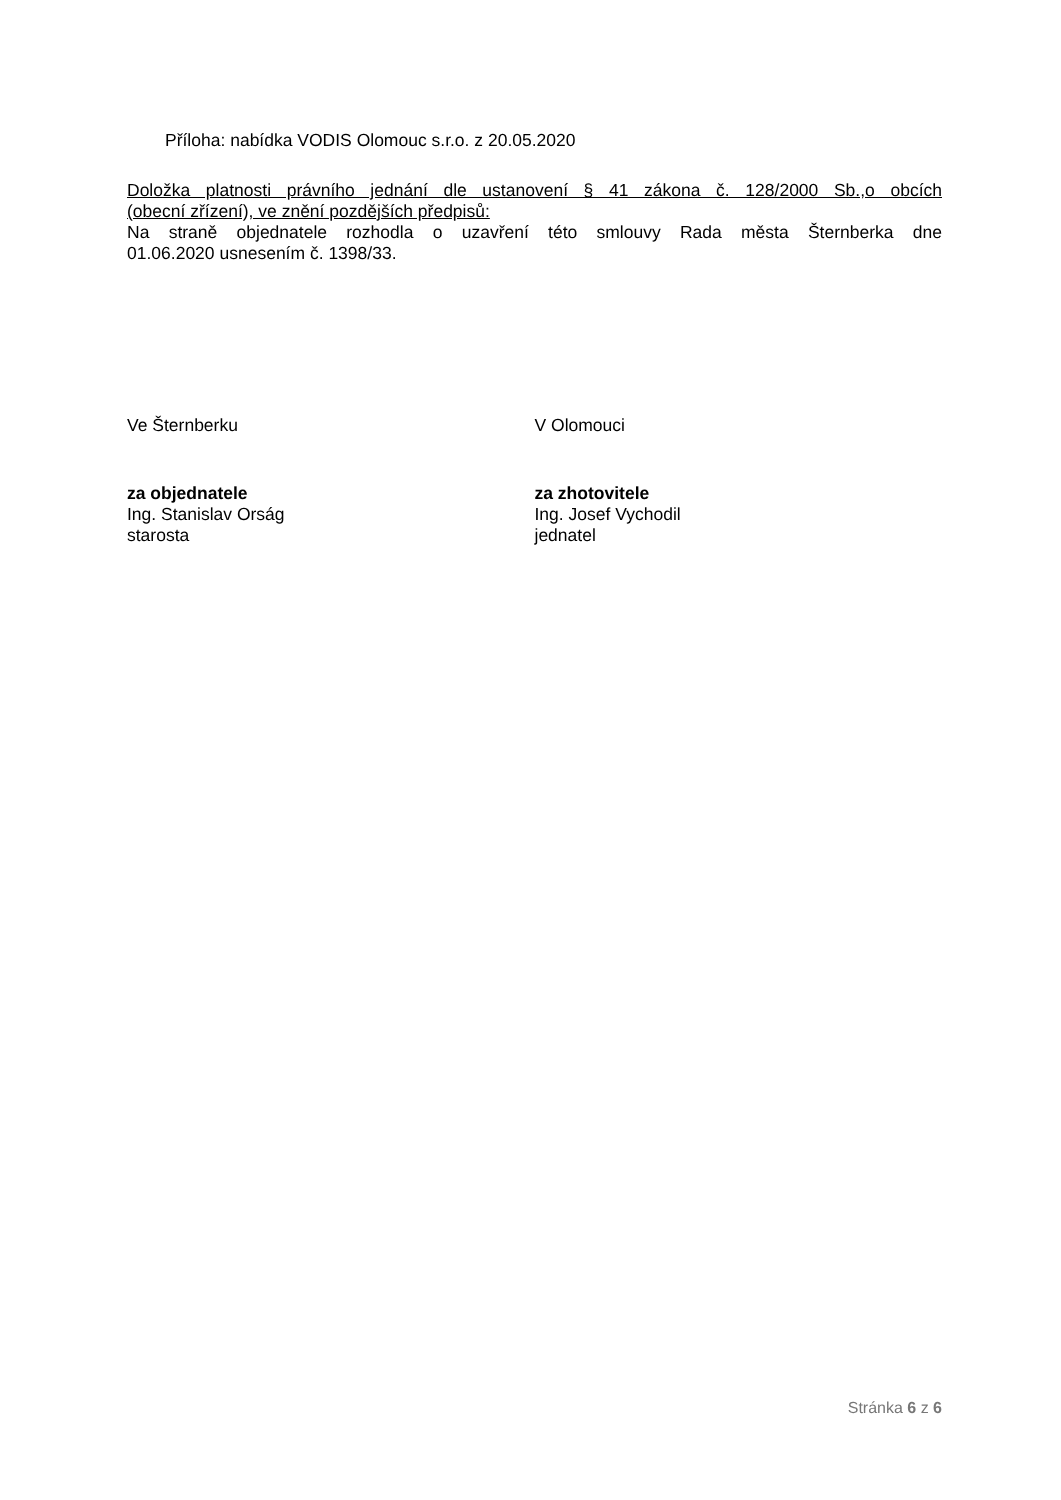Příloha: nabídka VODIS Olomouc s.r.o. z 20.05.2020
Doložka platnosti právního jednání dle ustanovení § 41 zákona č. 128/2000 Sb.,o obcích
(obecní zřízení), ve znění pozdějších předpisů:
Na straně objednatele rozhodla o uzavření této smlouvy Rada města Šternberka dne
01.06.2020 usnesením č. 1398/33.
Ve Šternberku V Olomouci
za objednatele
Ing. Stanislav Orság
starosta
za zhotovitele
Ing. Josef Vychodil
jednatel
Stránka 6 z 6